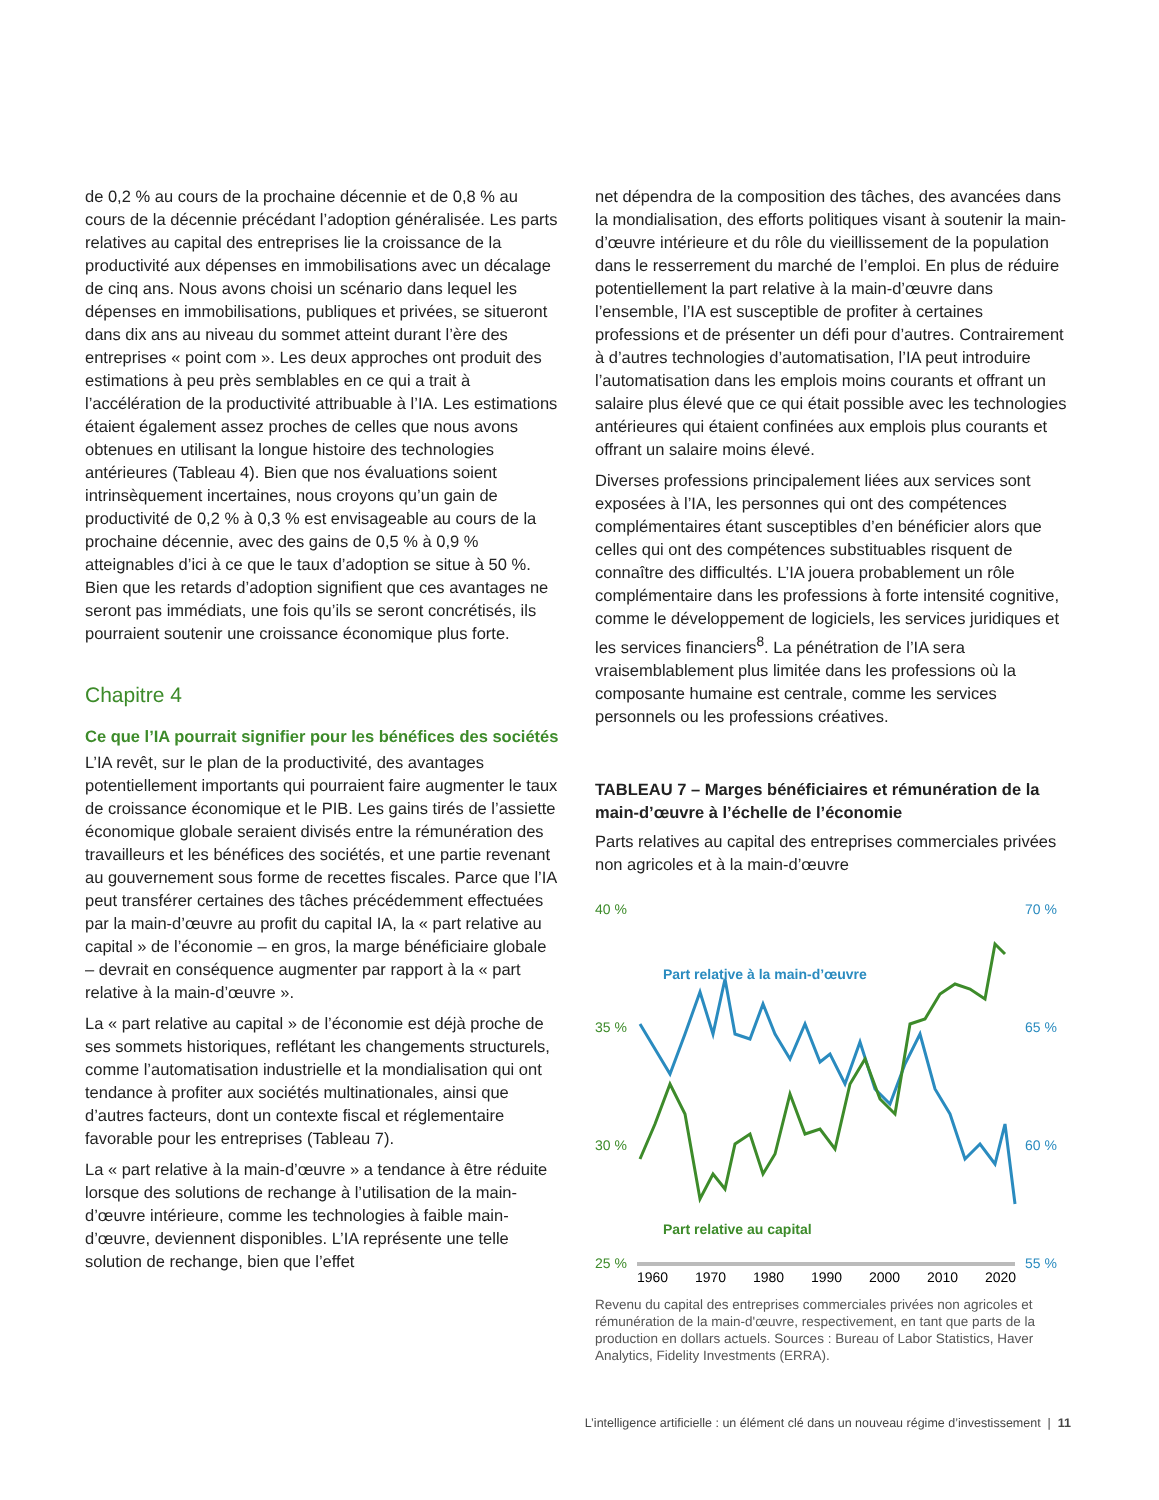de 0,2 % au cours de la prochaine décennie et de 0,8 % au cours de la décennie précédant l’adoption généralisée. Les parts relatives au capital des entreprises lie la croissance de la productivité aux dépenses en immobilisations avec un décalage de cinq ans. Nous avons choisi un scénario dans lequel les dépenses en immobilisations, publiques et privées, se situeront dans dix ans au niveau du sommet atteint durant l’ère des entreprises « point com ». Les deux approches ont produit des estimations à peu près semblables en ce qui a trait à l’accélération de la productivité attribuable à l’IA. Les estimations étaient également assez proches de celles que nous avons obtenues en utilisant la longue histoire des technologies antérieures (Tableau 4). Bien que nos évaluations soient intrinsèquement incertaines, nous croyons qu’un gain de productivité de 0,2 % à 0,3 % est envisageable au cours de la prochaine décennie, avec des gains de 0,5 % à 0,9 % atteignables d’ici à ce que le taux d’adoption se situe à 50 %. Bien que les retards d’adoption signifient que ces avantages ne seront pas immédiats, une fois qu’ils se seront concrétisés, ils pourraient soutenir une croissance économique plus forte.
Chapitre 4
Ce que l’IA pourrait signifier pour les bénéfices des sociétés
L’IA revêt, sur le plan de la productivité, des avantages potentiellement importants qui pourraient faire augmenter le taux de croissance économique et le PIB. Les gains tirés de l’assiette économique globale seraient divisés entre la rémunération des travailleurs et les bénéfices des sociétés, et une partie revenant au gouvernement sous forme de recettes fiscales. Parce que l’IA peut transférer certaines des tâches précédemment effectuées par la main-d’œuvre au profit du capital IA, la « part relative au capital » de l’économie – en gros, la marge bénéficiaire globale – devrait en conséquence augmenter par rapport à la « part relative à la main-d’œuvre ».
La « part relative au capital » de l’économie est déjà proche de ses sommets historiques, reflétant les changements structurels, comme l’automatisation industrielle et la mondialisation qui ont tendance à profiter aux sociétés multinationales, ainsi que d’autres facteurs, dont un contexte fiscal et réglementaire favorable pour les entreprises (Tableau 7).
La « part relative à la main-d’œuvre » a tendance à être réduite lorsque des solutions de rechange à l’utilisation de la main-d’œuvre intérieure, comme les technologies à faible main-d’œuvre, deviennent disponibles. L’IA représente une telle solution de rechange, bien que l’effet
net dépendra de la composition des tâches, des avancées dans la mondialisation, des efforts politiques visant à soutenir la main-d’œuvre intérieure et du rôle du vieillissement de la population dans le resserrement du marché de l’emploi. En plus de réduire potentiellement la part relative à la main-d’œuvre dans l’ensemble, l’IA est susceptible de profiter à certaines professions et de présenter un défi pour d’autres. Contrairement à d’autres technologies d’automatisation, l’IA peut introduire l’automatisation dans les emplois moins courants et offrant un salaire plus élevé que ce qui était possible avec les technologies antérieures qui étaient confinées aux emplois plus courants et offrant un salaire moins élevé.
Diverses professions principalement liées aux services sont exposées à l’IA, les personnes qui ont des compétences complémentaires étant susceptibles d’en bénéficier alors que celles qui ont des compétences substituables risquent de connaître des difficultés. L’IA jouera probablement un rôle complémentaire dans les professions à forte intensité cognitive, comme le développement de logiciels, les services juridiques et les services financiers<sup>8</sup>. La pénétration de l’IA sera vraisemblablement plus limitée dans les professions où la composante humaine est centrale, comme les services personnels ou les professions créatives.
TABLEAU 7 – Marges bénéficiaires et rémunération de la main-d’œuvre à l’échelle de l’économie
Parts relatives au capital des entreprises commerciales privées non agricoles et à la main-d’œuvre
40 %
70 %
35 %
65 %
30 %
60 %
25 %
55 %
Part relative à la main-d’œuvre
Part relative au capital
1960
1970
1980
1990
2000
2010
2020
Revenu du capital des entreprises commerciales privées non agricoles et rémunération de la main-d'œuvre, respectivement, en tant que parts de la production en dollars actuels. Sources : Bureau of Labor Statistics, Haver Analytics, Fidelity Investments (ERRA).
L’intelligence artificielle : un élément clé dans un nouveau régime d’investissement | 11